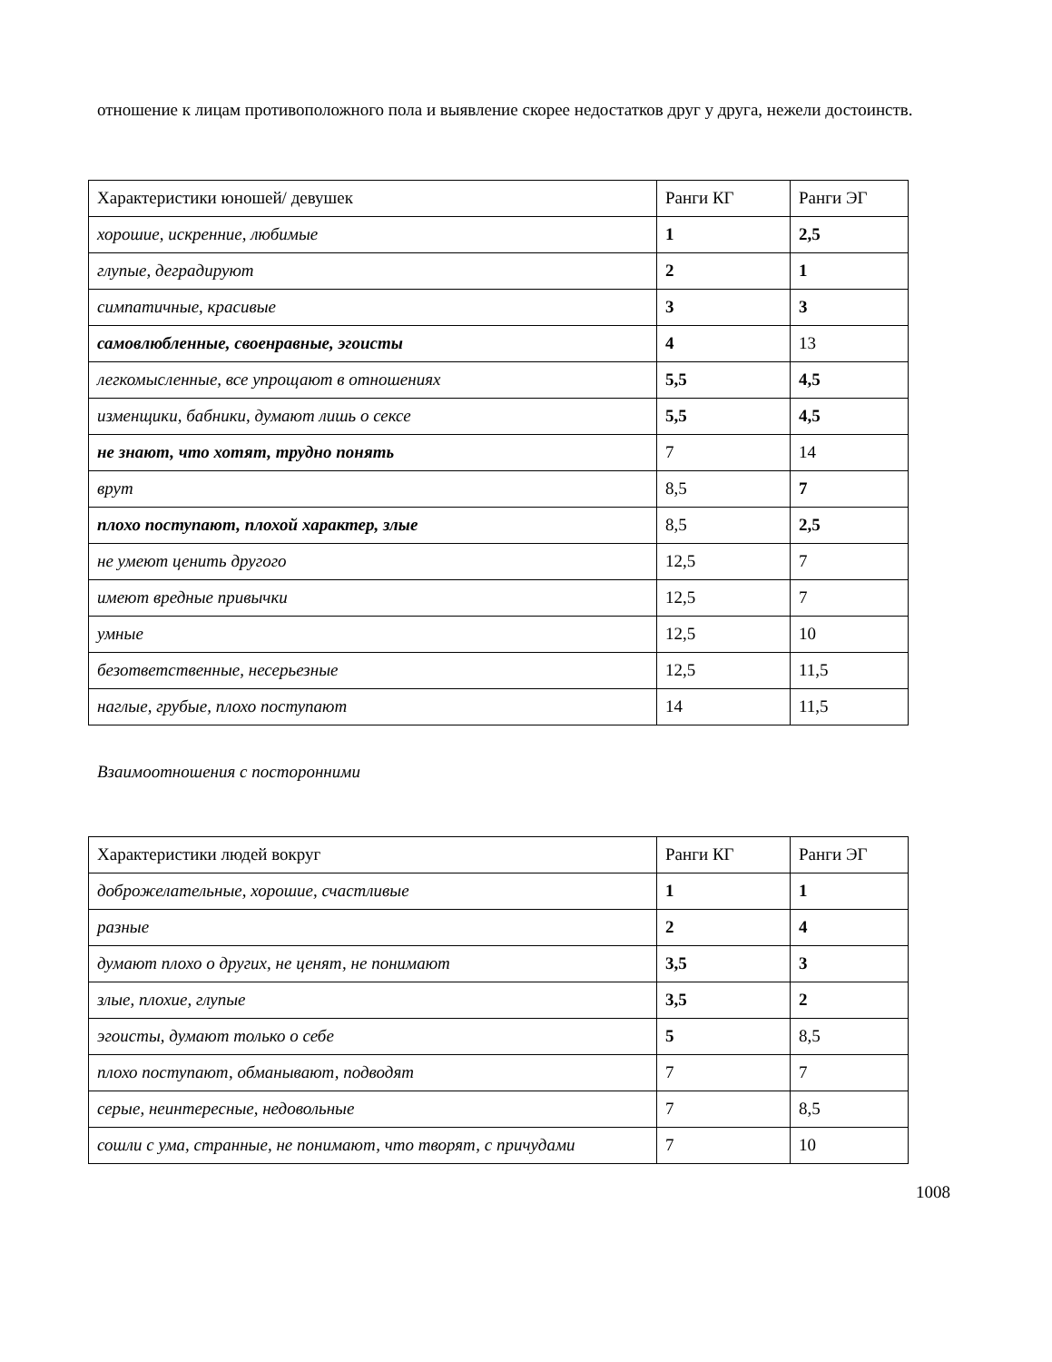отношение к лицам противоположного пола и выявление скорее недостатков друг у друга, нежели достоинств.
| Характеристики юношей/ девушек | Ранги КГ | Ранги ЭГ |
| хорошие, искренние, любимые | 1 | 2,5 |
| глупые, деградируют | 2 | 1 |
| симпатичные, красивые | 3 | 3 |
| самовлюбленные, своенравные, эгоисты | 4 | 13 |
| легкомысленные, все упрощают в отношениях | 5,5 | 4,5 |
| изменщики, бабники, думают лишь о сексе | 5,5 | 4,5 |
| не знают, что хотят, трудно понять | 7 | 14 |
| врут | 8,5 | 7 |
| плохо поступают, плохой характер, злые | 8,5 | 2,5 |
| не умеют ценить другого | 12,5 | 7 |
| имеют вредные привычки | 12,5 | 7 |
| умные | 12,5 | 10 |
| безответственные, несерьезные | 12,5 | 11,5 |
| наглые, грубые, плохо поступают | 14 | 11,5 |
Взаимоотношения с посторонними
| Характеристики людей вокруг | Ранги КГ | Ранги ЭГ |
| доброжелательные, хорошие, счастливые | 1 | 1 |
| разные | 2 | 4 |
| думают плохо о других, не ценят, не понимают | 3,5 | 3 |
| злые, плохие, глупые | 3,5 | 2 |
| эгоисты, думают только о себе | 5 | 8,5 |
| плохо поступают, обманывают, подводят | 7 | 7 |
| серые, неинтересные, недовольные | 7 | 8,5 |
| сошли с ума, странные, не понимают, что творят, с причудами | 7 | 10 |
1008